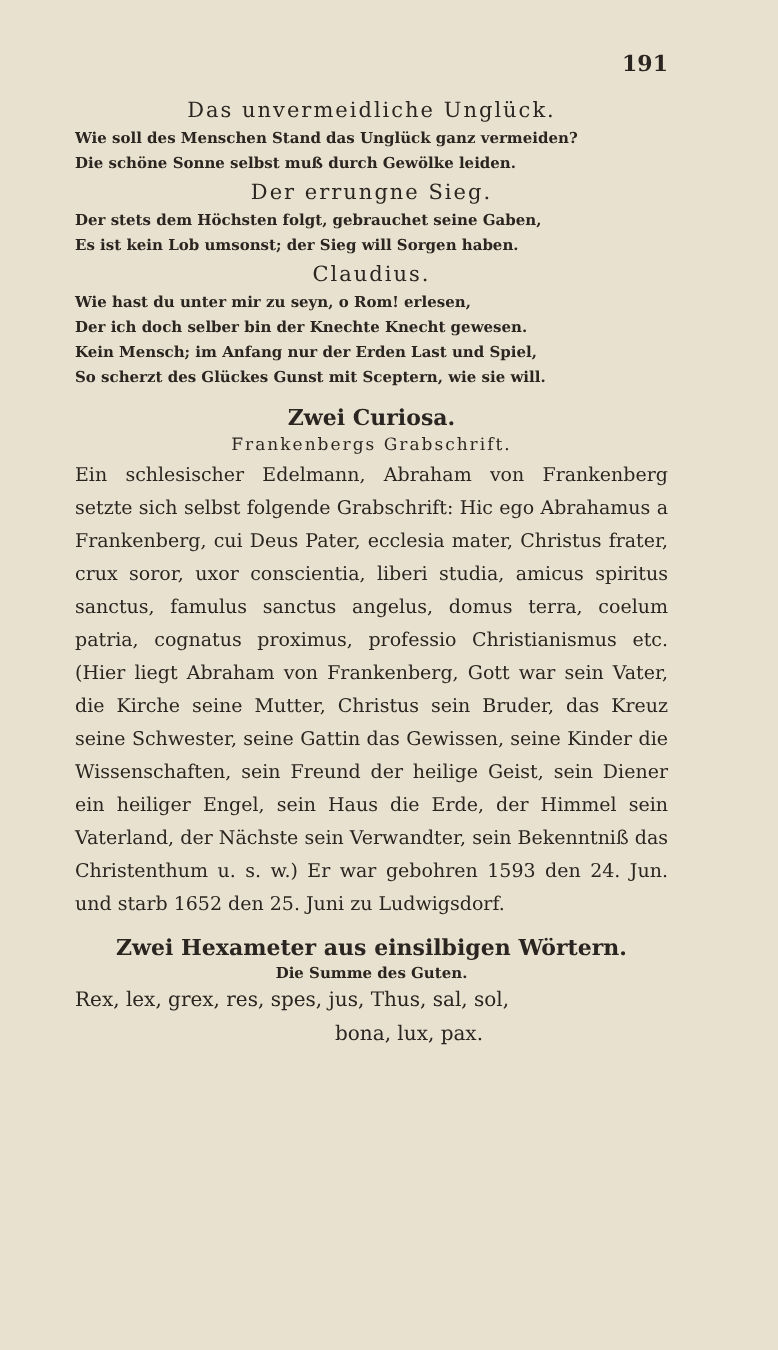191
Das unvermeidliche Unglück.
Wie soll des Menschen Stand das Unglück ganz vermeiden?
Die schöne Sonne selbst muß durch Gewölke leiden.
Der errungne Sieg.
Der stets dem Höchsten folgt, gebrauchet seine Gaben,
Es ist kein Lob umsonst; der Sieg will Sorgen haben.
Claudius.
Wie hast du unter mir zu seyn, o Rom! erlesen,
Der ich doch selber bin der Knechte Knecht gewesen.
Kein Mensch; im Anfang nur der Erden Last und Spiel,
So scherzt des Glückes Gunst mit Sceptern, wie sie will.
Zwei Curiosa.
Frankenbergs Grabschrift.
Ein schlesischer Edelmann, Abraham von Frankenberg setzte sich selbst folgende Grabschrift: Hic ego Abrahamus a Frankenberg, cui Deus Pater, ecclesia mater, Christus frater, crux soror, uxor conscientia, liberi studia, amicus spiritus sanctus, famulus sanctus angelus, domus terra, coelum patria, cognatus proximus, professio Christianismus etc. (Hier liegt Abraham von Frankenberg, Gott war sein Vater, die Kirche seine Mutter, Christus sein Bruder, das Kreuz seine Schwester, seine Gattin das Gewissen, seine Kinder die Wissenschaften, sein Freund der heilige Geist, sein Diener ein heiliger Engel, sein Haus die Erde, der Himmel sein Vaterland, der Nächste sein Verwandter, sein Bekenntniß das Christenthum u. s. w.) Er war gebohren 1593 den 24. Jun. und starb 1652 den 25. Juni zu Ludwigsdorf.
Zwei Hexameter aus einsilbigen Wörtern.
Die Summe des Guten.
Rex, lex, grex, res, spes, jus, Thus, sal, sol,
bona, lux, pax.